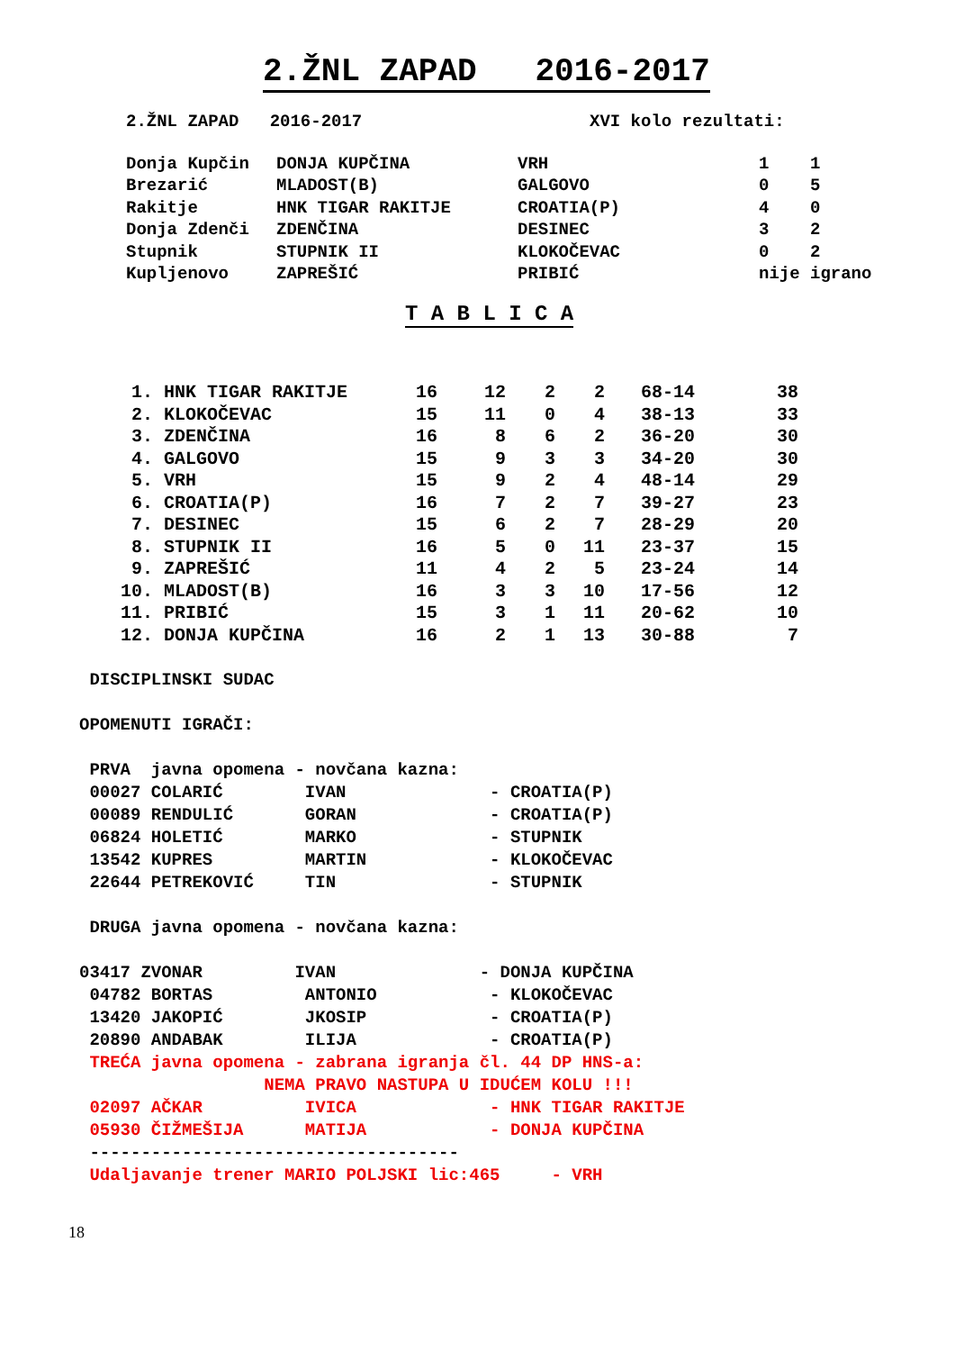2.ŽNL ZAPAD 2016-2017
| 2.ŽNL ZAPAD 2016-2017 | XVI kolo rezultati: |
| Donja Kupčin | DONJA KUPČINA | VRH | 1 1 |
| Brezarić | MLADOST(B) | GALGOVO | 0 5 |
| Rakitje | HNK TIGAR RAKITJE | CROATIA(P) | 4 0 |
| Donja Zdenči | ZDENČINA | DESINEC | 3 2 |
| Stupnik | STUPNIK II | KLOKOČEVAC | 0 2 |
| Kupljenovo | ZAPREŠIĆ | PRIBIĆ | nije igrano |
T A B L I C A
| 1. | HNK TIGAR RAKITJE | 16 | 12 | 2 | 2 | 68-14 | 38 |
| 2. | KLOKOČEVAC | 15 | 11 | 0 | 4 | 38-13 | 33 |
| 3. | ZDENČINA | 16 | 8 | 6 | 2 | 36-20 | 30 |
| 4. | GALGOVO | 15 | 9 | 3 | 3 | 34-20 | 30 |
| 5. | VRH | 15 | 9 | 2 | 4 | 48-14 | 29 |
| 6. | CROATIA(P) | 16 | 7 | 2 | 7 | 39-27 | 23 |
| 7. | DESINEC | 15 | 6 | 2 | 7 | 28-29 | 20 |
| 8. | STUPNIK II | 16 | 5 | 0 | 11 | 23-37 | 15 |
| 9. | ZAPREŠIĆ | 11 | 4 | 2 | 5 | 23-24 | 14 |
| 10. | MLADOST(B) | 16 | 3 | 3 | 10 | 17-56 | 12 |
| 11. | PRIBIĆ | 15 | 3 | 1 | 11 | 20-62 | 10 |
| 12. | DONJA KUPČINA | 16 | 2 | 1 | 13 | 30-88 | 7 |
DISCIPLINSKI SUDAC
OPOMENUTI IGRAČI:
PRVA javna opomena - novčana kazna:
00027 COLARIĆ IVAN - CROATIA(P)
00089 RENDULIĆ GORAN - CROATIA(P)
06824 HOLETIĆ MARKO - STUPNIK
13542 KUPRES MARTIN - KLOKOČEVAC
22644 PETREKOVIĆ TIN - STUPNIK
DRUGA javna opomena - novčana kazna:
03417 ZVONAR IVAN - DONJA KUPČINA
04782 BORTAS ANTONIO - KLOKOČEVAC
13420 JAKOPIĆ JKOSIP - CROATIA(P)
20890 ANDABAK ILIJA - CROATIA(P)
TREĆA javna opomena - zabrana igranja čl. 44 DP HNS-a:
NEMA PRAVO NASTUPA U IDUĆEM KOLU !!!
02097 AČKAR IVICA - HNK TIGAR RAKITJE
05930 ČIŽMEŠIJA MATIJA - DONJA KUPČINA
------------------------------------
Udaljavanje trener MARIO POLJSKI lic:465 - VRH
18